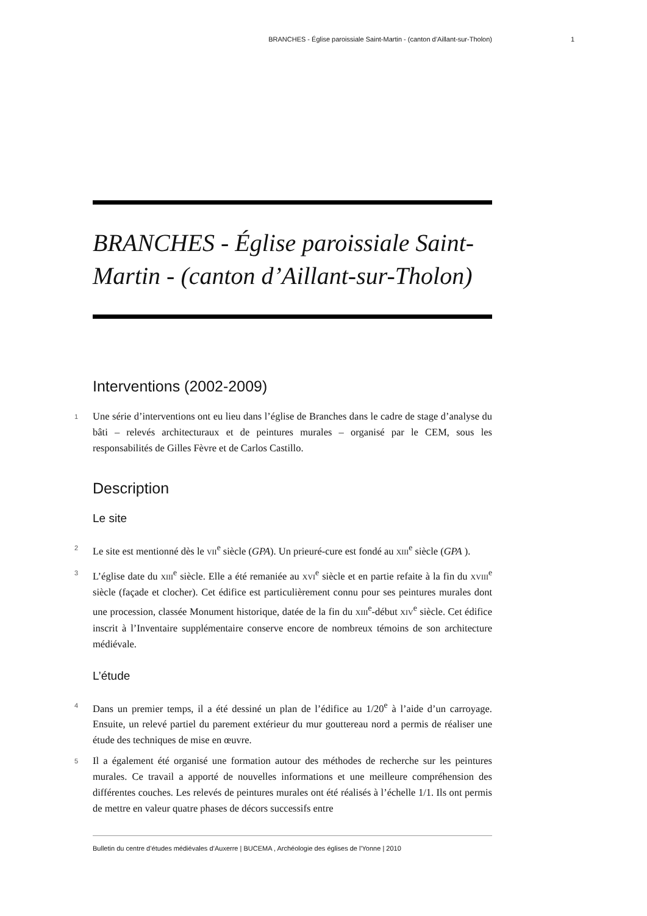BRANCHES - Église paroissiale Saint-Martin - (canton d’Aillant-sur-Tholon) 1
BRANCHES - Église paroissiale Saint-Martin - (canton d’Aillant-sur-Tholon)
Interventions (2002-2009)
1 Une série d’interventions ont eu lieu dans l’église de Branches dans le cadre de stage d’analyse du bâti – relevés architecturaux et de peintures murales – organisé par le CEM, sous les responsabilités de Gilles Fèvre et de Carlos Castillo.
Description
Le site
2 Le site est mentionné dès le VII<sup>e</sup> siècle (GPA). Un prieuré-cure est fondé au XIII<sup>e</sup> siècle (GPA ).
3 L’église date du XIII<sup>e</sup> siècle. Elle a été remaniée au XVI<sup>e</sup> siècle et en partie refaite à la fin du XVIII<sup>e</sup> siècle (façade et clocher). Cet édifice est particulièrement connu pour ses peintures murales dont une procession, classée Monument historique, datée de la fin du XIII<sup>e</sup>-début XIV<sup>e</sup> siècle. Cet édifice inscrit à l’Inventaire supplémentaire conserve encore de nombreux témoins de son architecture médiévale.
L’étude
4 Dans un premier temps, il a été dessiné un plan de l’édifice au 1/20<sup>e</sup> à l’aide d’un carroyage. Ensuite, un relevé partiel du parement extérieur du mur gouttereau nord a permis de réaliser une étude des techniques de mise en œuvre.
5 Il a également été organisé une formation autour des méthodes de recherche sur les peintures murales. Ce travail a apporté de nouvelles informations et une meilleure compréhension des différentes couches. Les relevés de peintures murales ont été réalisés à l’échelle 1/1. Ils ont permis de mettre en valeur quatre phases de décors successifs entre
Bulletin du centre d’études médiévales d’Auxerre | BUCEMA , Archéologie des églises de l'Yonne | 2010